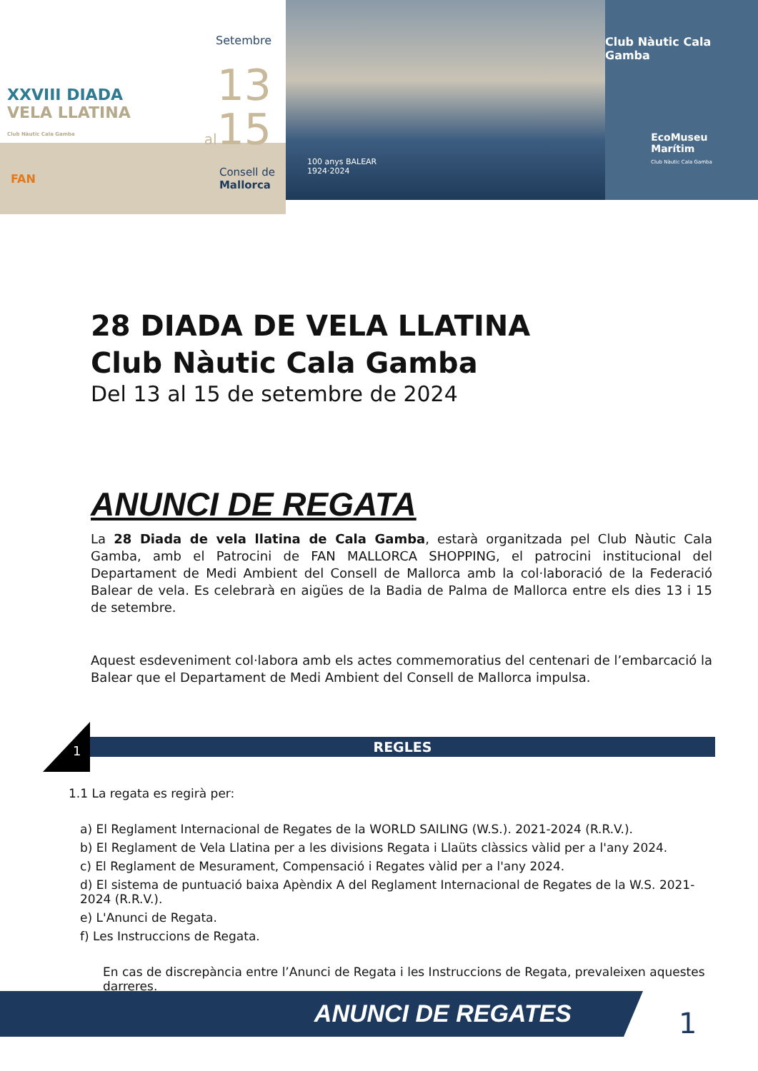XXVIII DIADA
VELA LLATINA
Club Nàutic Cala Gamba
Setembre
13
al15
FAN Consell de
Mallorca
100 anys BALEAR
1924·2024
Club Nàutic Cala Gamba
EcoMuseu
Marítim
Club Nàutic Cala Gamba
28 DIADA DE VELA LLATINA
Club Nàutic Cala Gamba
Del 13 al 15 de setembre de 2024
ANUNCI DE REGATA
La 28 Diada de vela llatina de Cala Gamba, estarà organitzada pel Club Nàutic Cala Gamba, amb el Patrocini de FAN MALLORCA SHOPPING, el patrocini institucional del Departament de Medi Ambient del Consell de Mallorca amb la col·laboració de la Federació Balear de vela. Es celebrarà en aigües de la Badia de Palma de Mallorca entre els dies 13 i 15 de setembre.
Aquest esdeveniment col·labora amb els actes commemoratius del centenari de l’embarcació la Balear que el Departament de Medi Ambient del Consell de Mallorca impulsa.
1
REGLES
1.1 La regata es regirà per:
a) El Reglament Internacional de Regates de la WORLD SAILING (W.S.). 2021-2024 (R.R.V.).
b) El Reglament de Vela Llatina per a les divisions Regata i Llaüts clàssics vàlid per a l'any 2024.
c) El Reglament de Mesurament, Compensació i Regates vàlid per a l'any 2024.
d) El sistema de puntuació baixa Apèndix A del Reglament Internacional de Regates de la W.S. 2021-2024 (R.R.V.).
e) L'Anunci de Regata.
f) Les Instruccions de Regata.
En cas de discrepància entre l’Anunci de Regata i les Instruccions de Regata, prevaleixen aquestes darreres.
ANUNCI DE REGATES
1